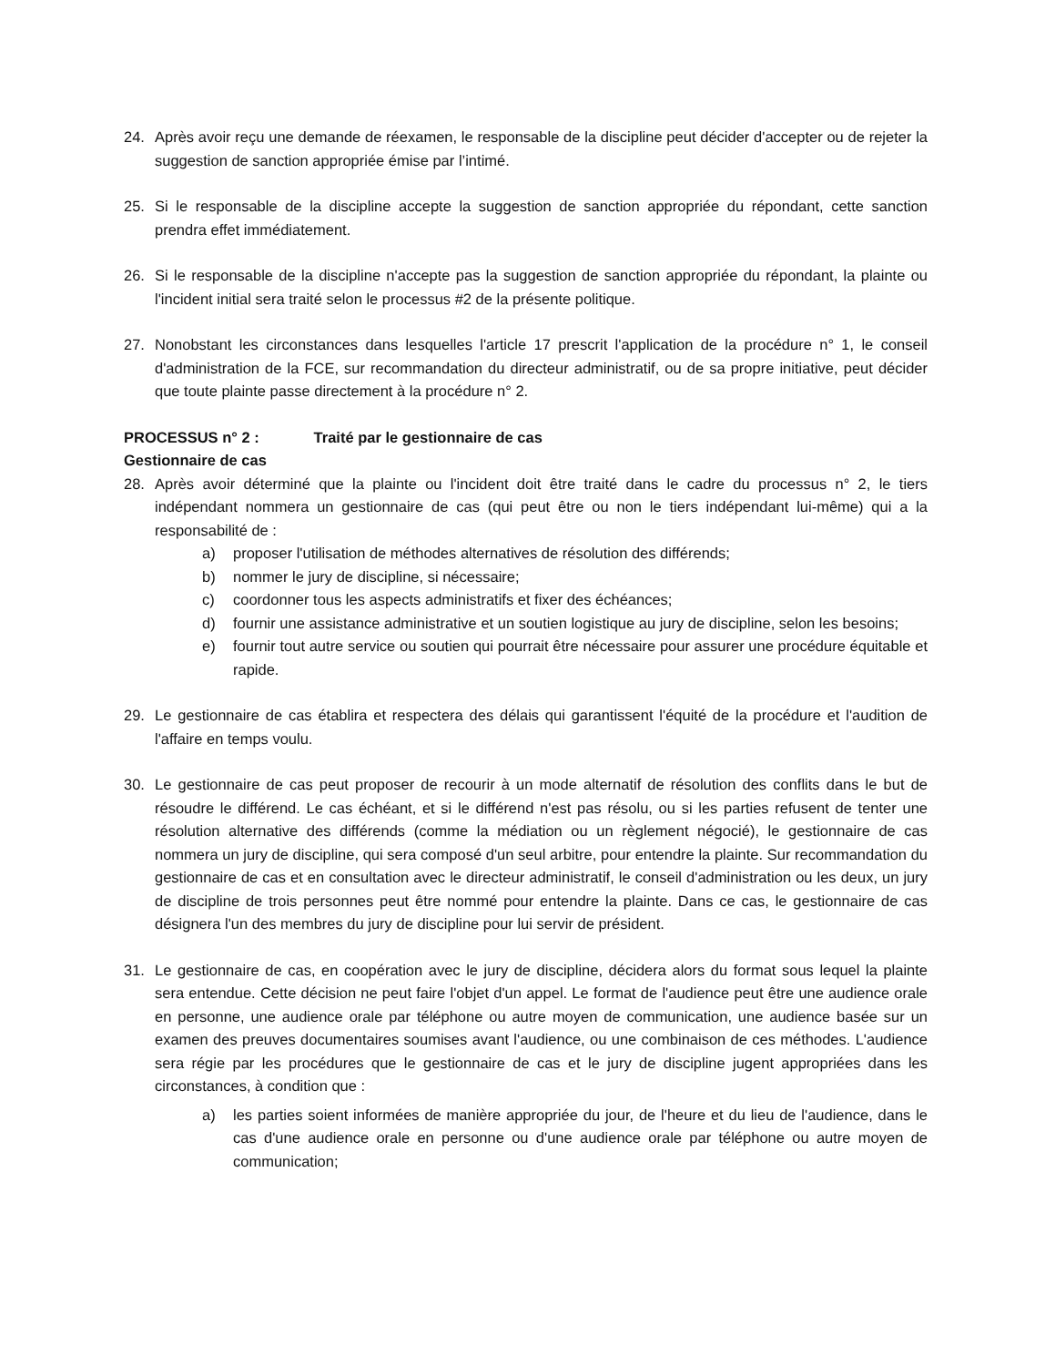24. Après avoir reçu une demande de réexamen, le responsable de la discipline peut décider d'accepter ou de rejeter la suggestion de sanction appropriée émise par l’intimé.
25. Si le responsable de la discipline accepte la suggestion de sanction appropriée du répondant, cette sanction prendra effet immédiatement.
26. Si le responsable de la discipline n'accepte pas la suggestion de sanction appropriée du répondant, la plainte ou l'incident initial sera traité selon le processus #2 de la présente politique.
27. Nonobstant les circonstances dans lesquelles l'article 17 prescrit l'application de la procédure n° 1, le conseil d'administration de la FCE, sur recommandation du directeur administratif, ou de sa propre initiative, peut décider que toute plainte passe directement à la procédure n° 2.
PROCESSUS n° 2 : Traité par le gestionnaire de cas
Gestionnaire de cas
28. Après avoir déterminé que la plainte ou l'incident doit être traité dans le cadre du processus n° 2, le tiers indépendant nommera un gestionnaire de cas (qui peut être ou non le tiers indépendant lui-même) qui a la responsabilité de :
a) proposer l'utilisation de méthodes alternatives de résolution des différends;
b) nommer le jury de discipline, si nécessaire;
c) coordonner tous les aspects administratifs et fixer des échéances;
d) fournir une assistance administrative et un soutien logistique au jury de discipline, selon les besoins;
e) fournir tout autre service ou soutien qui pourrait être nécessaire pour assurer une procédure équitable et rapide.
29. Le gestionnaire de cas établira et respectera des délais qui garantissent l'équité de la procédure et l'audition de l'affaire en temps voulu.
30. Le gestionnaire de cas peut proposer de recourir à un mode alternatif de résolution des conflits dans le but de résoudre le différend. Le cas échéant, et si le différend n'est pas résolu, ou si les parties refusent de tenter une résolution alternative des différends (comme la médiation ou un règlement négocié), le gestionnaire de cas nommera un jury de discipline, qui sera composé d'un seul arbitre, pour entendre la plainte. Sur recommandation du gestionnaire de cas et en consultation avec le directeur administratif, le conseil d'administration ou les deux, un jury de discipline de trois personnes peut être nommé pour entendre la plainte. Dans ce cas, le gestionnaire de cas désignera l'un des membres du jury de discipline pour lui servir de président.
31. Le gestionnaire de cas, en coopération avec le jury de discipline, décidera alors du format sous lequel la plainte sera entendue. Cette décision ne peut faire l'objet d'un appel. Le format de l'audience peut être une audience orale en personne, une audience orale par téléphone ou autre moyen de communication, une audience basée sur un examen des preuves documentaires soumises avant l'audience, ou une combinaison de ces méthodes. L'audience sera régie par les procédures que le gestionnaire de cas et le jury de discipline jugent appropriées dans les circonstances, à condition que :
a) les parties soient informées de manière appropriée du jour, de l'heure et du lieu de l'audience, dans le cas d'une audience orale en personne ou d'une audience orale par téléphone ou autre moyen de communication;